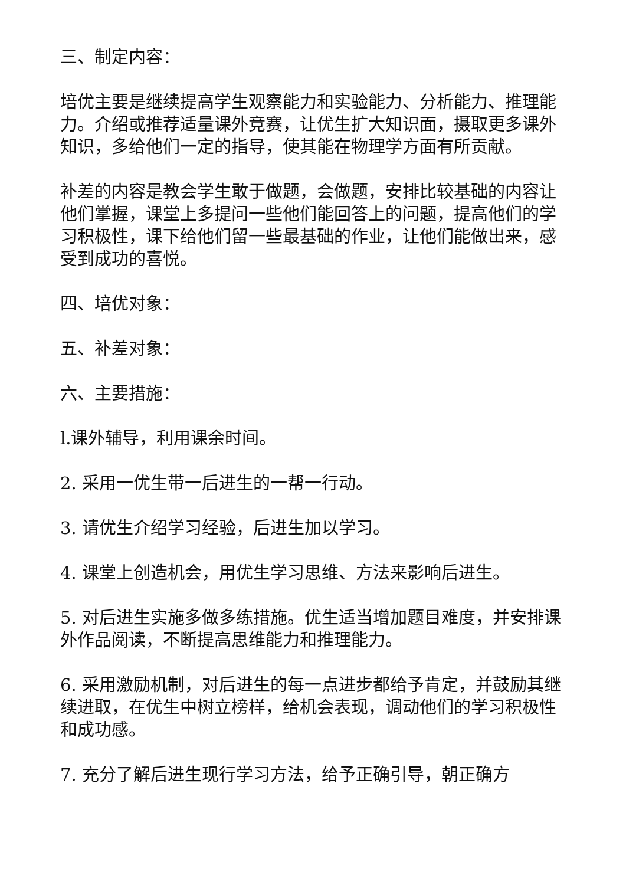三、制定内容：
培优主要是继续提高学生观察能力和实验能力、分析能力、推理能力。介绍或推荐适量课外竞赛，让优生扩大知识面，摄取更多课外知识，多给他们一定的指导，使其能在物理学方面有所贡献。
补差的内容是教会学生敢于做题，会做题，安排比较基础的内容让他们掌握，课堂上多提问一些他们能回答上的问题，提高他们的学习积极性，课下给他们留一些最基础的作业，让他们能做出来，感受到成功的喜悦。
四、培优对象：
五、补差对象：
六、主要措施：
l.课外辅导，利用课余时间。
2. 采用一优生带一后进生的一帮一行动。
3. 请优生介绍学习经验，后进生加以学习。
4. 课堂上创造机会，用优生学习思维、方法来影响后进生。
5. 对后进生实施多做多练措施。优生适当增加题目难度，并安排课外作品阅读，不断提高思维能力和推理能力。
6. 采用激励机制，对后进生的每一点进步都给予肯定，并鼓励其继续进取，在优生中树立榜样，给机会表现，调动他们的学习积极性和成功感。
7. 充分了解后进生现行学习方法，给予正确引导，朝正确方